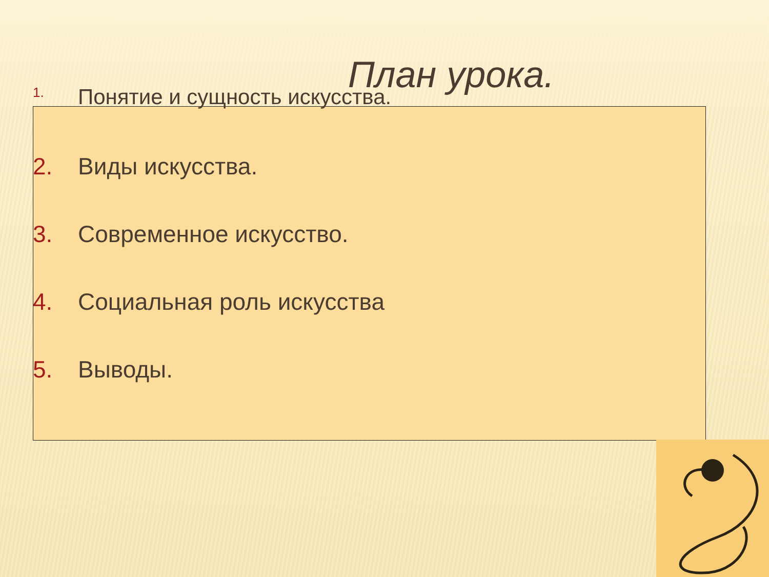План урока.
1. Понятие и сущность искусства.
2. Виды искусства.
3. Современное искусство.
4. Социальная роль искусства
5. Выводы.